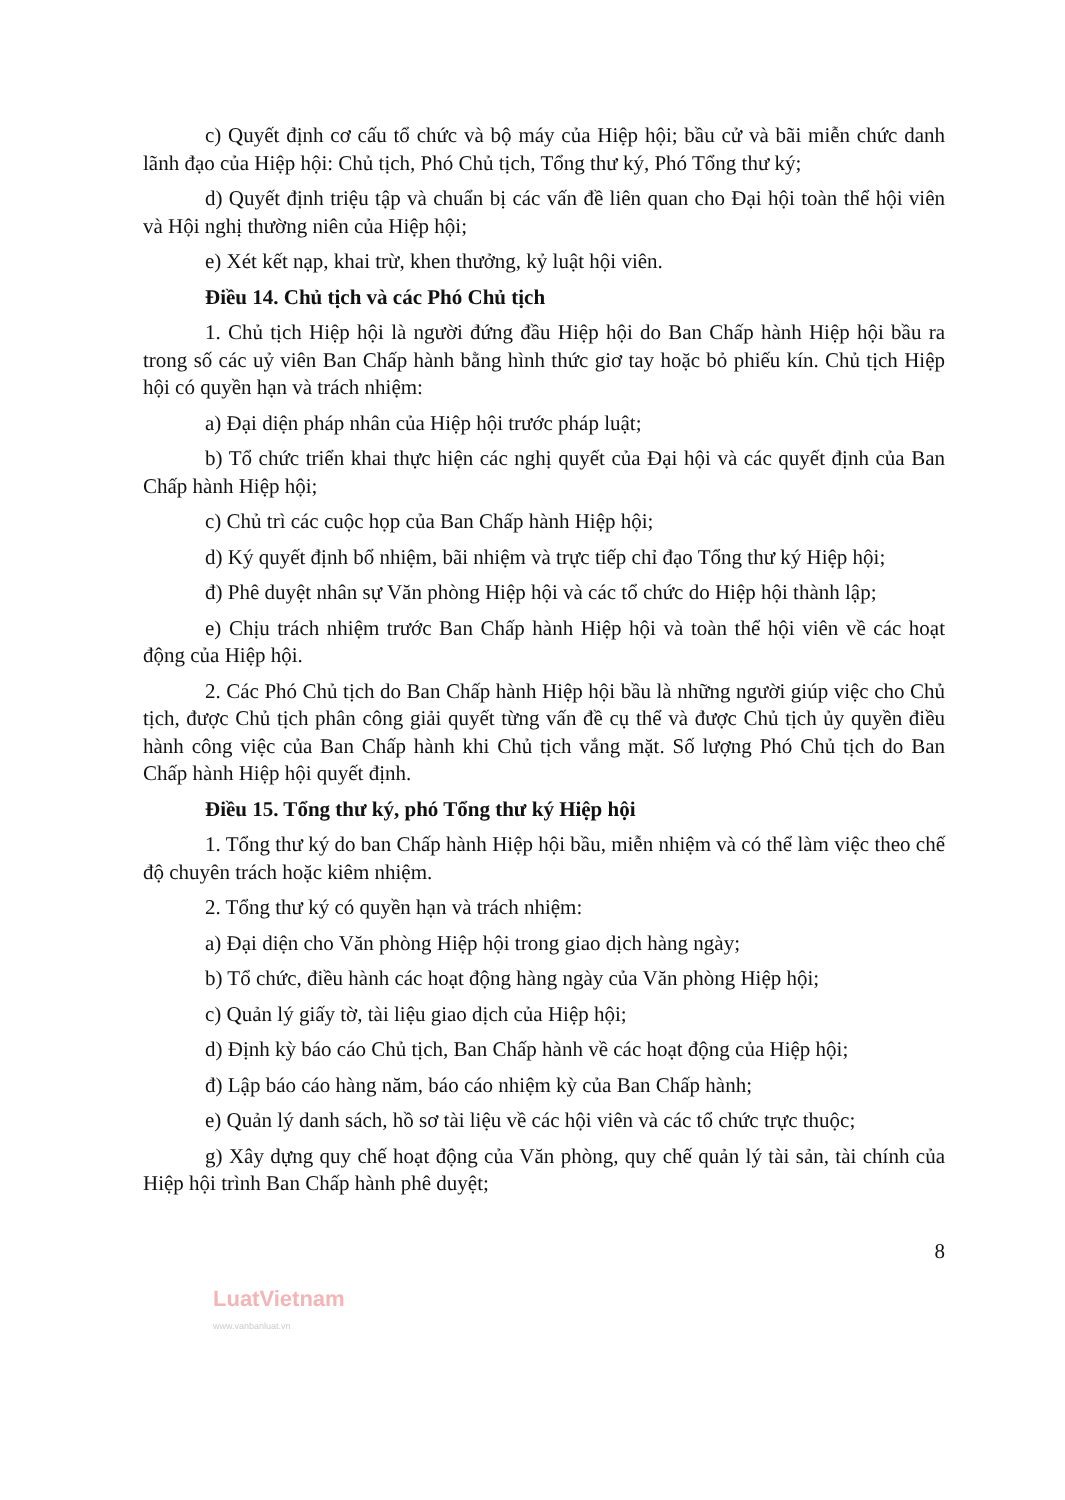c) Quyết định cơ cấu tổ chức và bộ máy của Hiệp hội; bầu cử và bãi miễn chức danh lãnh đạo của Hiệp hội: Chủ tịch, Phó Chủ tịch, Tổng thư ký, Phó Tổng thư ký;
d) Quyết định triệu tập và chuẩn bị các vấn đề liên quan cho Đại hội toàn thể hội viên và Hội nghị thường niên của Hiệp hội;
e) Xét kết nạp, khai trừ, khen thưởng, kỷ luật hội viên.
Điều 14. Chủ tịch và các Phó Chủ tịch
1. Chủ tịch Hiệp hội là người đứng đầu Hiệp hội do Ban Chấp hành Hiệp hội bầu ra trong số các uỷ viên Ban Chấp hành bằng hình thức giơ tay hoặc bỏ phiếu kín. Chủ tịch Hiệp hội có quyền hạn và trách nhiệm:
a) Đại diện pháp nhân của Hiệp hội trước pháp luật;
b) Tổ chức triển khai thực hiện các nghị quyết của Đại hội và các quyết định của Ban Chấp hành Hiệp hội;
c) Chủ trì các cuộc họp của Ban Chấp hành Hiệp hội;
d) Ký quyết định bổ nhiệm, bãi nhiệm và trực tiếp chỉ đạo Tổng thư ký Hiệp hội;
đ) Phê duyệt nhân sự Văn phòng Hiệp hội và các tổ chức do Hiệp hội thành lập;
e) Chịu trách nhiệm trước Ban Chấp hành Hiệp hội và toàn thể hội viên về các hoạt động của Hiệp hội.
2. Các Phó Chủ tịch do Ban Chấp hành Hiệp hội bầu là những người giúp việc cho Chủ tịch, được Chủ tịch phân công giải quyết từng vấn đề cụ thể và được Chủ tịch ủy quyền điều hành công việc của Ban Chấp hành khi Chủ tịch vắng mặt. Số lượng Phó Chủ tịch do Ban Chấp hành Hiệp hội quyết định.
Điều 15. Tổng thư ký, phó Tổng thư ký Hiệp hội
1. Tổng thư ký do ban Chấp hành Hiệp hội bầu, miễn nhiệm và có thể làm việc theo chế độ chuyên trách hoặc kiêm nhiệm.
2. Tổng thư ký có quyền hạn và trách nhiệm:
a) Đại diện cho Văn phòng Hiệp hội trong giao dịch hàng ngày;
b) Tổ chức, điều hành các hoạt động hàng ngày của Văn phòng Hiệp hội;
c) Quản lý giấy tờ, tài liệu giao dịch của Hiệp hội;
d) Định kỳ báo cáo Chủ tịch, Ban Chấp hành về các hoạt động của Hiệp hội;
đ) Lập báo cáo hàng năm, báo cáo nhiệm kỳ của Ban Chấp hành;
e) Quản lý danh sách, hồ sơ tài liệu về các hội viên và các tổ chức trực thuộc;
g) Xây dựng quy chế hoạt động của Văn phòng, quy chế quản lý tài sản, tài chính của Hiệp hội trình Ban Chấp hành phê duyệt;
8
LuatVietnam
www.vanbanluat.vn